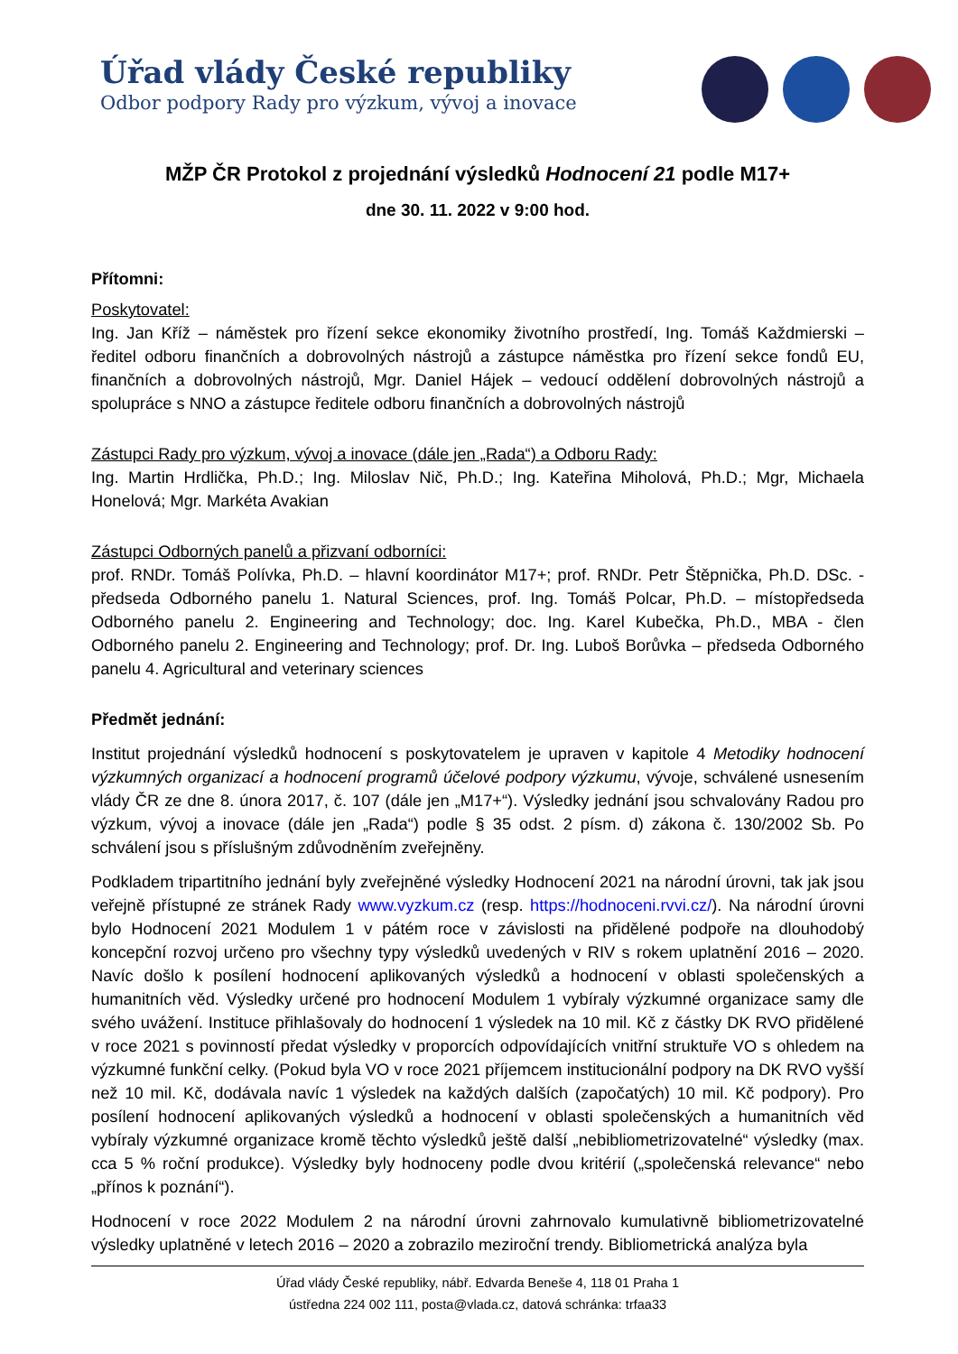Úřad vlády České republiky
Odbor podpory Rady pro výzkum, vývoj a inovace
MŽP ČR Protokol z projednání výsledků Hodnocení 21 podle M17+
dne 30. 11. 2022 v 9:00 hod.
Přítomni:
Poskytovatel:
Ing. Jan Kříž – náměstek pro řízení sekce ekonomiky životního prostředí, Ing. Tomáš Každmierski – ředitel odboru finančních a dobrovolných nástrojů a zástupce náměstka pro řízení sekce fondů EU, finančních a dobrovolných nástrojů, Mgr. Daniel Hájek – vedoucí oddělení dobrovolných nástrojů a spolupráce s NNO a zástupce ředitele odboru finančních a dobrovolných nástrojů
Zástupci Rady pro výzkum, vývoj a inovace (dále jen „Rada“) a Odboru Rady:
Ing. Martin Hrdlička, Ph.D.; Ing. Miloslav Nič, Ph.D.; Ing. Kateřina Miholová, Ph.D.; Mgr, Michaela Honelová; Mgr. Markéta Avakian
Zástupci Odborných panelů a přizvaní odborníci:
prof. RNDr. Tomáš Polívka, Ph.D. – hlavní koordinátor M17+; prof. RNDr. Petr Štěpnička, Ph.D. DSc. - předseda Odborného panelu 1. Natural Sciences, prof. Ing. Tomáš Polcar, Ph.D. – místopředseda Odborného panelu 2. Engineering and Technology; doc. Ing. Karel Kubečka, Ph.D., MBA - člen Odborného panelu 2. Engineering and Technology; prof. Dr. Ing. Luboš Borůvka – předseda Odborného panelu 4. Agricultural and veterinary sciences
Předmět jednání:
Institut projednání výsledků hodnocení s poskytovatelem je upraven v kapitole 4 Metodiky hodnocení výzkumných organizací a hodnocení programů účelové podpory výzkumu, vývoje, schválené usnesením vlády ČR ze dne 8. února 2017, č. 107 (dále jen „M17+“). Výsledky jednání jsou schvalovány Radou pro výzkum, vývoj a inovace (dále jen „Rada“) podle § 35 odst. 2 písm. d) zákona č. 130/2002 Sb. Po schválení jsou s příslušným zdůvodněním zveřejněny.
Podkladem tripartitního jednání byly zveřejněné výsledky Hodnocení 2021 na národní úrovni, tak jak jsou veřejně přístupné ze stránek Rady www.vyzkum.cz (resp. https://hodnoceni.rvvi.cz/). Na národní úrovni bylo Hodnocení 2021 Modulem 1 v pátém roce v závislosti na přidělené podpoře na dlouhodobý koncepční rozvoj určeno pro všechny typy výsledků uvedených v RIV s rokem uplatnění 2016 – 2020. Navíc došlo k posílení hodnocení aplikovaných výsledků a hodnocení v oblasti společenských a humanitních věd. Výsledky určené pro hodnocení Modulem 1 vybíraly výzkumné organizace samy dle svého uvážení. Instituce přihlašovaly do hodnocení 1 výsledek na 10 mil. Kč z částky DK RVO přidělené v roce 2021 s povinností předat výsledky v proporcích odpovídajících vnitřní struktuře VO s ohledem na výzkumné funkční celky. (Pokud byla VO v roce 2021 příjemcem institucionální podpory na DK RVO vyšší než 10 mil. Kč, dodávala navíc 1 výsledek na každých dalších (započatých) 10 mil. Kč podpory). Pro posílení hodnocení aplikovaných výsledků a hodnocení v oblasti společenských a humanitních věd vybíraly výzkumné organizace kromě těchto výsledků ještě další „nebibliometrizovatelné“ výsledky (max. cca 5 % roční produkce). Výsledky byly hodnoceny podle dvou kritérií („společenská relevance“ nebo „přínos k poznání“).
Hodnocení v roce 2022 Modulem 2 na národní úrovni zahrnovalo kumulativně bibliometrizovatelné výsledky uplatněné v letech 2016 – 2020 a zobrazilo meziroční trendy. Bibliometrická analýza byla
Úřad vlády České republiky, nábř. Edvarda Beneše 4, 118 01 Praha 1
ústředna 224 002 111, posta@vlada.cz, datová schránka: trfaa33